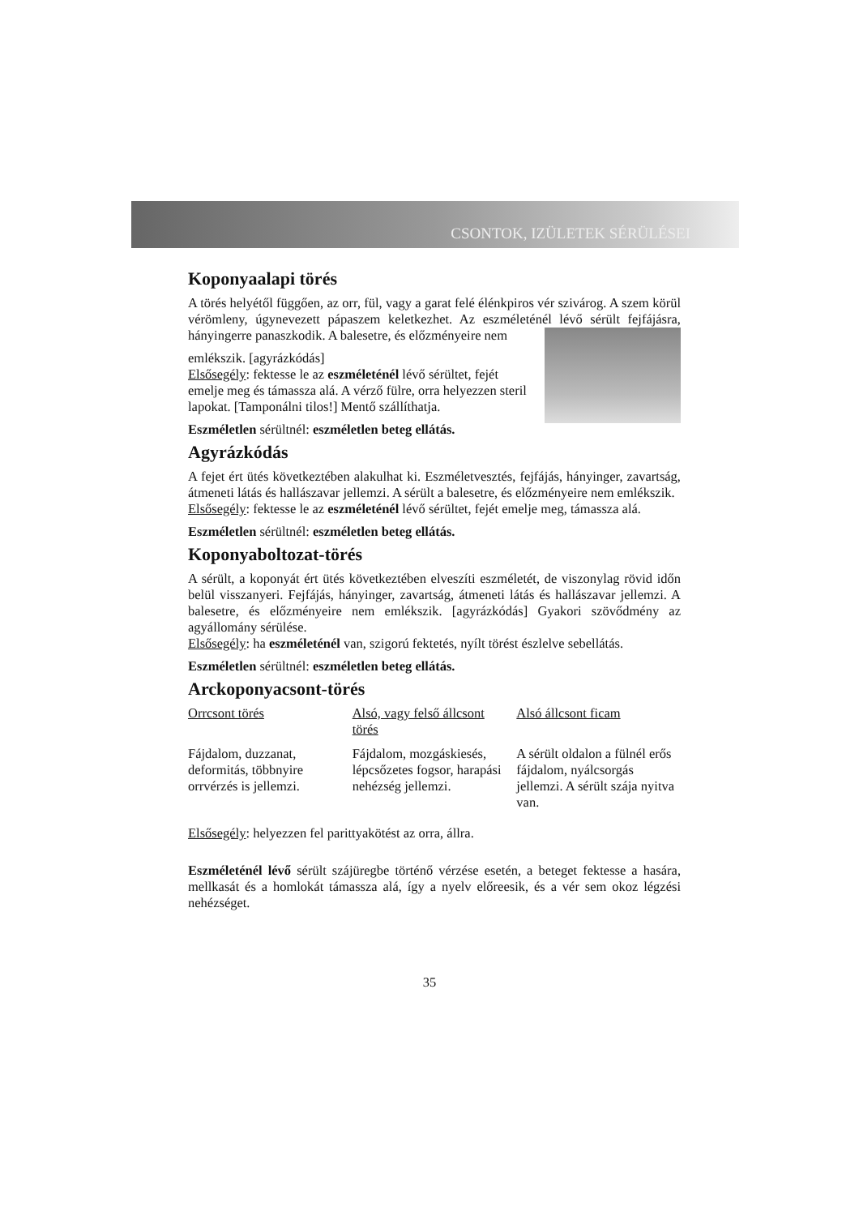CSONTOK, IZÜLETEK SÉRÜLÉSEI
Koponyaalapi törés
A törés helyétől függően, az orr, fül, vagy a garat felé élénkpiros vér szivárog. A szem körül vérömleny, úgynevezett pápaszem keletkezhet. Az eszméleténél lévő sérült fejfájásra, hányingerre panaszkodik. A balesetre, és előzményeire nem
emlékszik. [agyrázkódás]
Elsősegély: fektesse le az eszméleténél lévő sérültet, fejét emelje meg és támassza alá. A vérző fülre, orra helyezzen steril lapokat. [Tamponálni tilos!] Mentő szállíthatja.
Eszméletlen sérültnél: eszméletlen beteg ellátás.
Agyrázkódás
A fejet ért ütés következtében alakulhat ki. Eszméletvesztés, fejfájás, hányinger, zavartság, átmeneti látás és hallászavar jellemzi. A sérült a balesetre, és előzményeire nem emlékszik.
Elsősegély: fektesse le az eszméleténél lévő sérültet, fejét emelje meg, támassza alá.
Eszméletlen sérültnél: eszméletlen beteg ellátás.
Koponyaboltozat-törés
A sérült, a koponyát ért ütés következtében elveszíti eszméletét, de viszonylag rövid időn belül visszanyeri. Fejfájás, hányinger, zavartság, átmeneti látás és hallászavar jellemzi. A balesetre, és előzményeire nem emlékszik. [agyrázkódás] Gyakori szövődmény az agyállomány sérülése.
Elsősegély: ha eszméleténél van, szigorú fektetés, nyílt törést észlelve sebellátás.
Eszméletlen sérültnél: eszméletlen beteg ellátás.
Arckoponyacsont-törés
| Orrcsont törés | Alsó, vagy felső állcsont törés | Alsó állcsont ficam |
| --- | --- | --- |
| Fájdalom, duzzanat, deformitás, többnyire orrvérzés is jellemzi. | Fájdalom, mozgáskiesés, lépcsőzetes fogsor, harapási nehézség jellemzi. | A sérült oldalon a fülnél erős fájdalom, nyálcsorgás jellemzi. A sérült szája nyitva van. |
Elsősegély: helyezzen fel parittyakötést az orra, állra.
Eszméleténél lévő sérült szájüregbe történő vérzése esetén, a beteget fektesse a hasára, mellkasát és a homlokát támassza alá, így a nyelv előreesik, és a vér sem okoz légzési nehézséget.
35